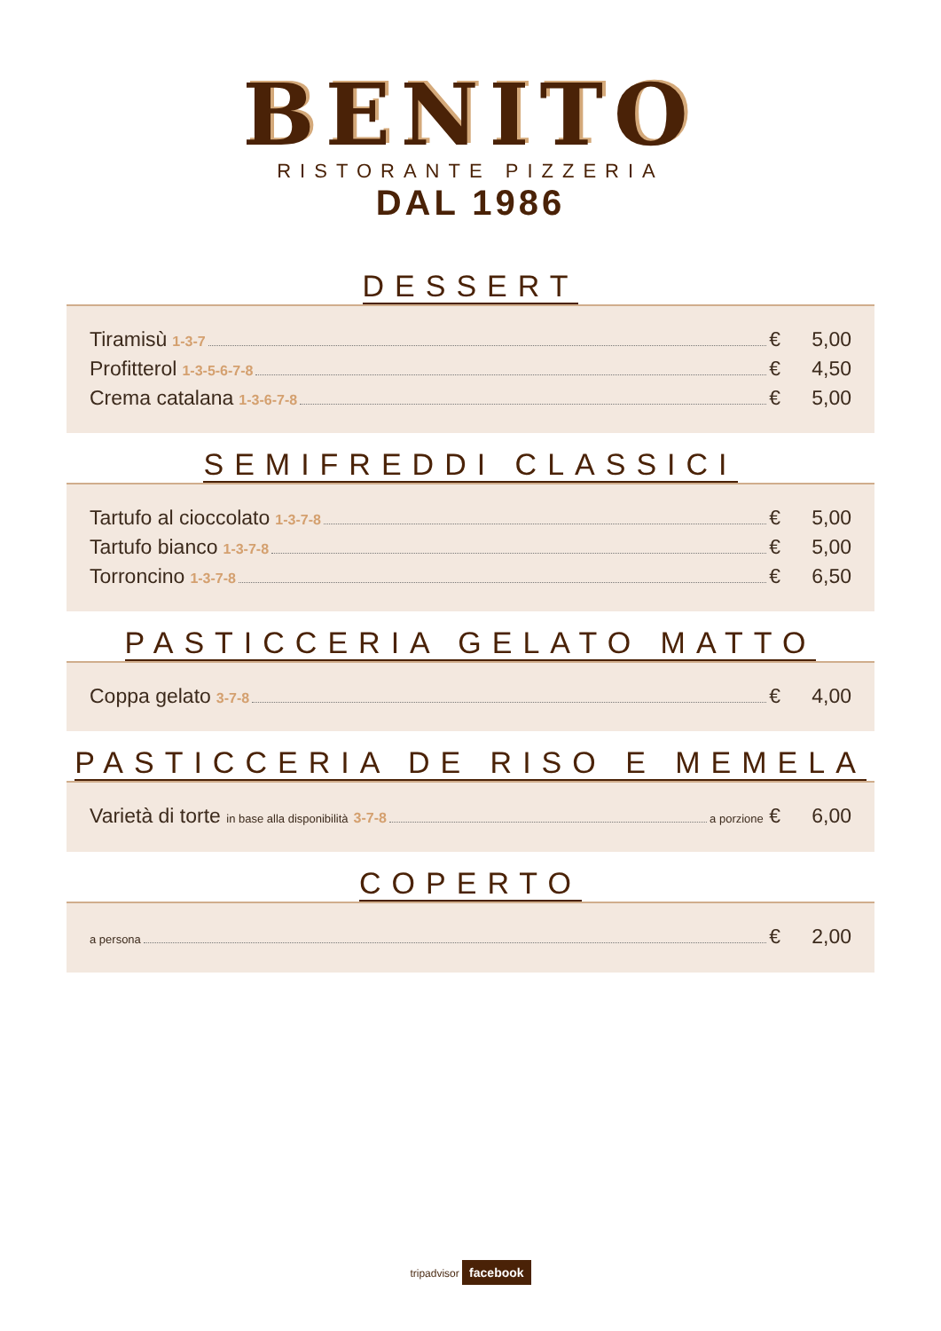BENITO
RISTORANTE PIZZERIA
DAL 1986
DESSERT
Tiramisù 1-3-7 € 5,00
Profitterol 1-3-5-6-7-8 € 4,50
Crema catalana 1-3-6-7-8 € 5,00
SEMIFREDDI CLASSICI
Tartufo al cioccolato 1-3-7-8 € 5,00
Tartufo bianco 1-3-7-8 € 5,00
Torroncino 1-3-7-8 € 6,50
PASTICCERIA GELATO MATTO
Coppa gelato 3-7-8 € 4,00
PASTICCERIA DE RISO E MEMELA
Varietà di torte in base alla disponibilità 3-7-8 a porzione € 6,00
COPERTO
a persona € 2,00
tripadvisor facebook